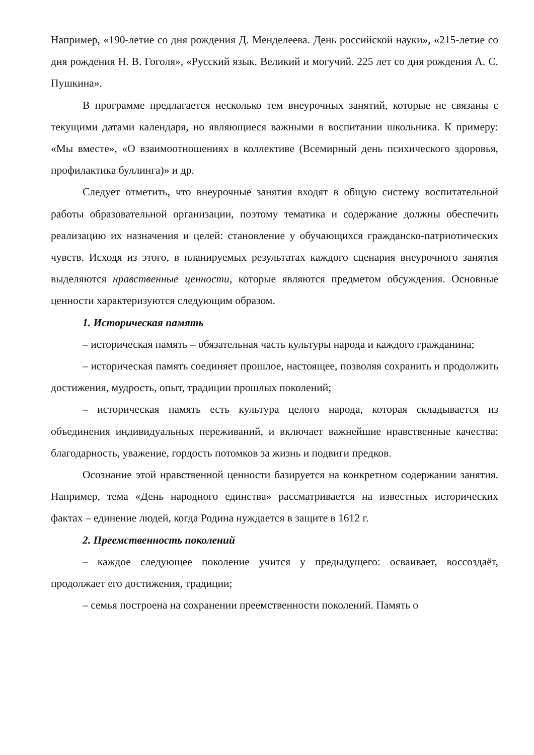Например, «190-летие со дня рождения Д. Менделеева. День российской науки», «215-летие со дня рождения Н. В. Гоголя», «Русский язык. Великий и могучий. 225 лет со дня рождения А. С. Пушкина».
В программе предлагается несколько тем внеурочных занятий, которые не связаны с текущими датами календаря, но являющиеся важными в воспитании школьника. К примеру: «Мы вместе», «О взаимоотношениях в коллективе (Всемирный день психического здоровья, профилактика буллинга)» и др.
Следует отметить, что внеурочные занятия входят в общую систему воспитательной работы образовательной организации, поэтому тематика и содержание должны обеспечить реализацию их назначения и целей: становление у обучающихся гражданско-патриотических чувств. Исходя из этого, в планируемых результатах каждого сценария внеурочного занятия выделяются нравственные ценности, которые являются предметом обсуждения. Основные ценности характеризуются следующим образом.
1. Историческая память
– историческая память – обязательная часть культуры народа и каждого гражданина;
– историческая память соединяет прошлое, настоящее, позволяя сохранить и продолжить достижения, мудрость, опыт, традиции прошлых поколений;
– историческая память есть культура целого народа, которая складывается из объединения индивидуальных переживаний, и включает важнейшие нравственные качества: благодарность, уважение, гордость потомков за жизнь и подвиги предков.
Осознание этой нравственной ценности базируется на конкретном содержании занятия. Например, тема «День народного единства» рассматривается на известных исторических фактах – единение людей, когда Родина нуждается в защите в 1612 г.
2. Преемственность поколений
– каждое следующее поколение учится у предыдущего: осваивает, воссоздаёт, продолжает его достижения, традиции;
– семья построена на сохранении преемственности поколений. Память о